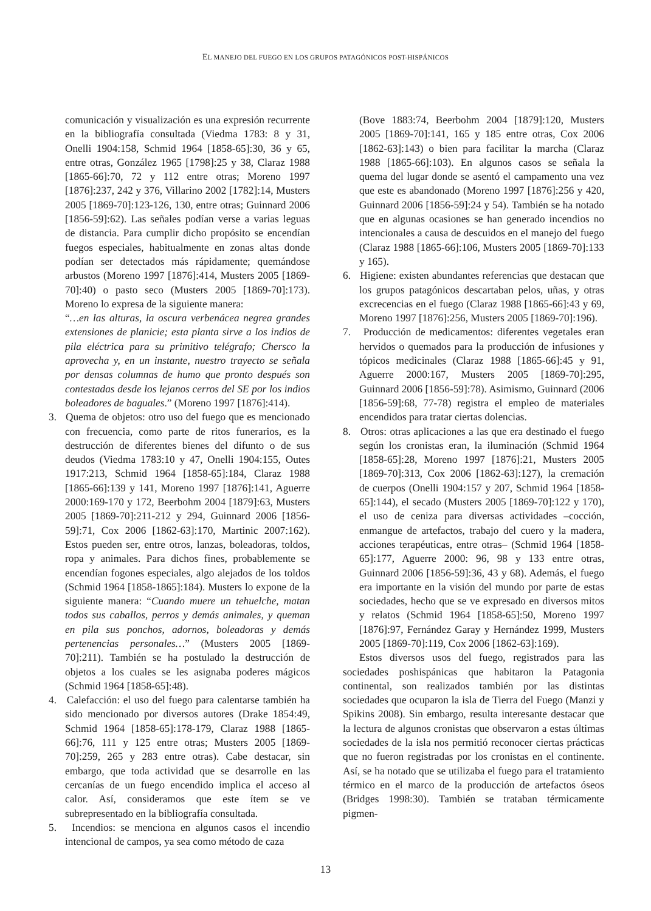EL MANEJO DEL FUEGO EN LOS GRUPOS PATAGÓNICOS POST-HISPÁNICOS
comunicación y visualización es una expresión recurrente en la bibliografía consultada (Viedma 1783: 8 y 31, Onelli 1904:158, Schmid 1964 [1858-65]:30, 36 y 65, entre otras, González 1965 [1798]:25 y 38, Claraz 1988 [1865-66]:70, 72 y 112 entre otras; Moreno 1997 [1876]:237, 242 y 376, Villarino 2002 [1782]:14, Musters 2005 [1869-70]:123-126, 130, entre otras; Guinnard 2006 [1856-59]:62). Las señales podían verse a varias leguas de distancia. Para cumplir dicho propósito se encendían fuegos especiales, habitualmente en zonas altas donde podían ser detectados más rápidamente; quemándose arbustos (Moreno 1997 [1876]:414, Musters 2005 [1869-70]:40) o pasto seco (Musters 2005 [1869-70]:173). Moreno lo expresa de la siguiente manera:
“…en las alturas, la oscura verbenácea negrea grandes extensiones de planicie; esta planta sirve a los indios de pila eléctrica para su primitivo telégrafo; Chersco la aprovecha y, en un instante, nuestro trayecto se señala por densas columnas de humo que pronto después son contestadas desde los lejanos cerros del SE por los indios boleadores de baguales.” (Moreno 1997 [1876]:414).
3. Quema de objetos: otro uso del fuego que es mencionado con frecuencia, como parte de ritos funerarios, es la destrucción de diferentes bienes del difunto o de sus deudos (Viedma 1783:10 y 47, Onelli 1904:155, Outes 1917:213, Schmid 1964 [1858-65]:184, Claraz 1988 [1865-66]:139 y 141, Moreno 1997 [1876]:141, Aguerre 2000:169-170 y 172, Beerbohm 2004 [1879]:63, Musters 2005 [1869-70]:211-212 y 294, Guinnard 2006 [1856-59]:71, Cox 2006 [1862-63]:170, Martinic 2007:162). Estos pueden ser, entre otros, lanzas, boleadoras, toldos, ropa y animales. Para dichos fines, probablemente se encendían fogones especiales, algo alejados de los toldos (Schmid 1964 [1858-1865]:184). Musters lo expone de la siguiente manera: “Cuando muere un tehuelche, matan todos sus caballos, perros y demás animales, y queman en pila sus ponchos, adornos, boleadoras y demás pertenencias personales…” (Musters 2005 [1869-70]:211). También se ha postulado la destrucción de objetos a los cuales se les asignaba poderes mágicos (Schmid 1964 [1858-65]:48).
4. Calefacción: el uso del fuego para calentarse también ha sido mencionado por diversos autores (Drake 1854:49, Schmid 1964 [1858-65]:178-179, Claraz 1988 [1865-66]:76, 111 y 125 entre otras; Musters 2005 [1869-70]:259, 265 y 283 entre otras). Cabe destacar, sin embargo, que toda actividad que se desarrolle en las cercanías de un fuego encendido implica el acceso al calor. Así, consideramos que este ítem se ve subrepresentado en la bibliografía consultada.
5. Incendios: se menciona en algunos casos el incendio intencional de campos, ya sea como método de caza
(Bove 1883:74, Beerbohm 2004 [1879]:120, Musters 2005 [1869-70]:141, 165 y 185 entre otras, Cox 2006 [1862-63]:143) o bien para facilitar la marcha (Claraz 1988 [1865-66]:103). En algunos casos se señala la quema del lugar donde se asentó el campamento una vez que este es abandonado (Moreno 1997 [1876]:256 y 420, Guinnard 2006 [1856-59]:24 y 54). También se ha notado que en algunas ocasiones se han generado incendios no intencionales a causa de descuidos en el manejo del fuego (Claraz 1988 [1865-66]:106, Musters 2005 [1869-70]:133 y 165).
6. Higiene: existen abundantes referencias que destacan que los grupos patagónicos descartaban pelos, uñas, y otras excrecencias en el fuego (Claraz 1988 [1865-66]:43 y 69, Moreno 1997 [1876]:256, Musters 2005 [1869-70]:196).
7. Producción de medicamentos: diferentes vegetales eran hervidos o quemados para la producción de infusiones y tópicos medicinales (Claraz 1988 [1865-66]:45 y 91, Aguerre 2000:167, Musters 2005 [1869-70]:295, Guinnard 2006 [1856-59]:78). Asimismo, Guinnard (2006 [1856-59]:68, 77-78) registra el empleo de materiales encendidos para tratar ciertas dolencias.
8. Otros: otras aplicaciones a las que era destinado el fuego según los cronistas eran, la iluminación (Schmid 1964 [1858-65]:28, Moreno 1997 [1876]:21, Musters 2005 [1869-70]:313, Cox 2006 [1862-63]:127), la cremación de cuerpos (Onelli 1904:157 y 207, Schmid 1964 [1858-65]:144), el secado (Musters 2005 [1869-70]:122 y 170), el uso de ceniza para diversas actividades –cocción, enmangue de artefactos, trabajo del cuero y la madera, acciones terapéuticas, entre otras– (Schmid 1964 [1858-65]:177, Aguerre 2000: 96, 98 y 133 entre otras, Guinnard 2006 [1856-59]:36, 43 y 68). Además, el fuego era importante en la visión del mundo por parte de estas sociedades, hecho que se ve expresado en diversos mitos y relatos (Schmid 1964 [1858-65]:50, Moreno 1997 [1876]:97, Fernández Garay y Hernández 1999, Musters 2005 [1869-70]:119, Cox 2006 [1862-63]:169).
Estos diversos usos del fuego, registrados para las sociedades poshispánicas que habitaron la Patagonia continental, son realizados también por las distintas sociedades que ocuparon la isla de Tierra del Fuego (Manzi y Spikins 2008). Sin embargo, resulta interesante destacar que la lectura de algunos cronistas que observaron a estas últimas sociedades de la isla nos permitió reconocer ciertas prácticas que no fueron registradas por los cronistas en el continente. Así, se ha notado que se utilizaba el fuego para el tratamiento térmico en el marco de la producción de artefactos óseos (Bridges 1998:30). También se trataban térmicamente pigmen-
13